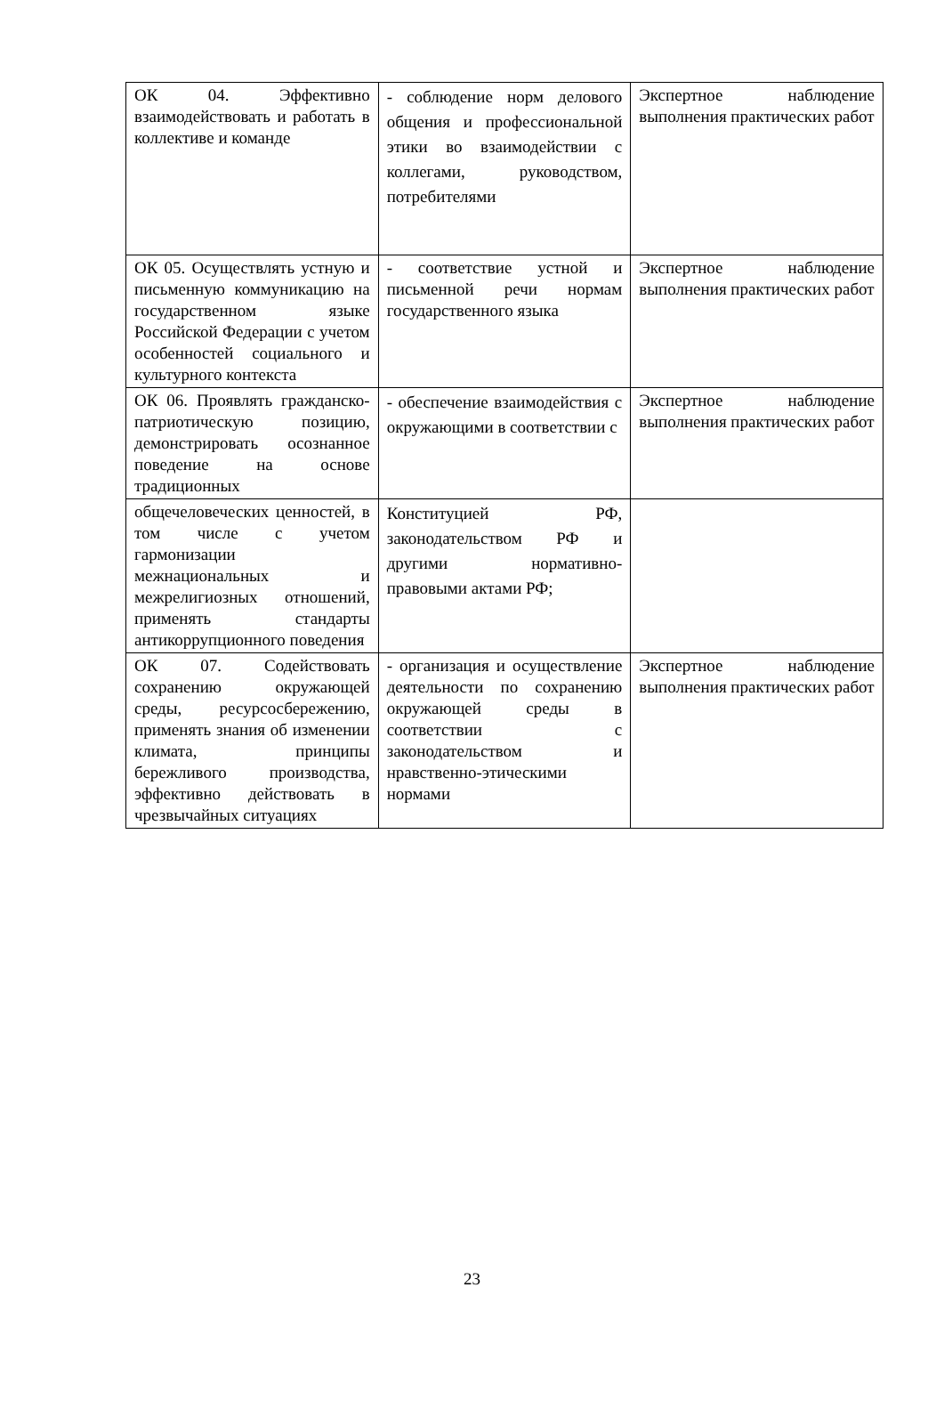| ОК 04. Эффективно взаимодействовать и работать в коллективе и команде | - соблюдение норм делового общения и профессиональной этики во взаимодействии с коллегами, руководством, потребителями | Экспертное наблюдение выполнения практических работ |
| ОК 05. Осуществлять устную и письменную коммуникацию на государственном языке Российской Федерации с учетом особенностей социального и культурного контекста | - соответствие устной и письменной речи нормам государственного языка | Экспертное наблюдение выполнения практических работ |
| ОК 06. Проявлять гражданско-патриотическую позицию, демонстрировать осознанное поведение на основе традиционных | - обеспечение взаимодействия с окружающими в соответствии с | Экспертное наблюдение выполнения практических работ |
| общечеловеческих ценностей, в том числе с учетом гармонизации межнациональных и межрелигиозных отношений, применять стандарты антикоррупционного поведения | Конституцией РФ, законодательством РФ и другими нормативно-правовыми актами РФ; | |
| ОК 07. Содействовать сохранению окружающей среды, ресурсосбережению, применять знания об изменении климата, принципы бережливого производства, эффективно действовать в чрезвычайных ситуациях | - организация и осуществление деятельности по сохранению окружающей среды в соответствии с законодательством и нравственно-этическими нормами | Экспертное наблюдение выполнения практических работ |
23